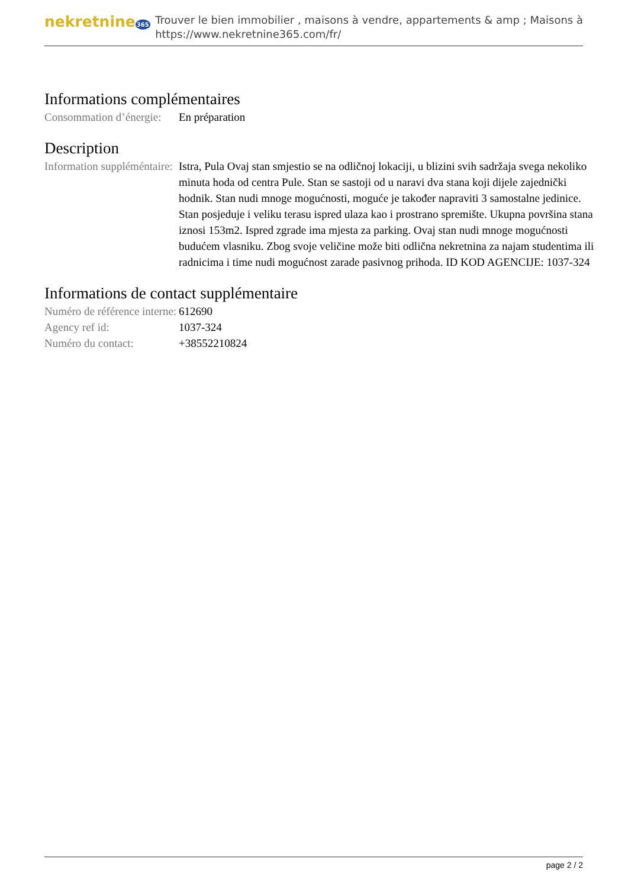nekretnine365
Trouver le bien immobilier , maisons à vendre, appartements & amp ; Maisons à
https://www.nekretnine365.com/fr/
Informations complémentaires
| Consommation d’énergie: | En préparation |
Description
| Information suppléméntaire: | Istra, Pula Ovaj stan smjestio se na odličnoj lokaciji, u blizini svih sadržaja svega nekoliko minuta hoda od centra Pule. Stan se sastoji od u naravi dva stana koji dijele zajednički hodnik. Stan nudi mnoge mogućnosti, moguće je također napraviti 3 samostalne jedinice. Stan posjeduje i veliku terasu ispred ulaza kao i prostrano spremište. Ukupna površina stana iznosi 153m2. Ispred zgrade ima mjesta za parking. Ovaj stan nudi mnoge mogućnosti budućem vlasniku. Zbog svoje veličine može biti odlična nekretnina za najam studentima ili radnicima i time nudi mogućnost zarade pasivnog prihoda. ID KOD AGENCIJE: 1037-324 |
Informations de contact supplémentaire
| Numéro de référence interne: | 612690 |
| Agency ref id: | 1037-324 |
| Numéro du contact: | +38552210824 |
page 2 / 2